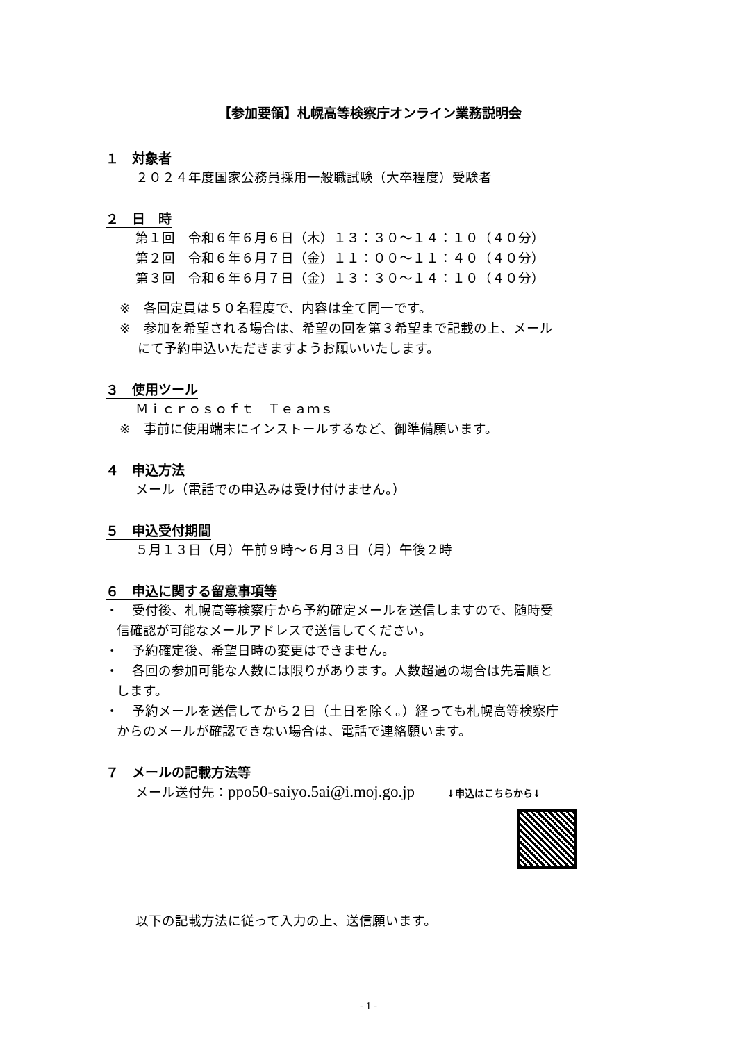【参加要領】札幌高等検察庁オンライン業務説明会
１　対象者
２０２４年度国家公務員採用一般職試験（大卒程度）受験者
２　日　時
第１回　令和６年６月６日（木）１３：３０～１４：１０（４０分）
第２回　令和６年６月７日（金）１１：００～１１：４０（４０分）
第３回　令和６年６月７日（金）１３：３０～１４：１０（４０分）
※　各回定員は５０名程度で、内容は全て同一です。
※　参加を希望される場合は、希望の回を第３希望まで記載の上、メール
にて予約申込いただきますようお願いいたします。
３　使用ツール
Ｍｉｃｒｏｓｏｆｔ　Ｔｅａｍｓ
※　事前に使用端末にインストールするなど、御準備願います。
４　申込方法
メール（電話での申込みは受け付けません。）
５　申込受付期間
５月１３日（月）午前９時～６月３日（月）午後２時
６　申込に関する留意事項等
・　受付後、札幌高等検察庁から予約確定メールを送信しますので、随時受
信確認が可能なメールアドレスで送信してください。
・　予約確定後、希望日時の変更はできません。
・　各回の参加可能な人数には限りがあります。人数超過の場合は先着順と
します。
・　予約メールを送信してから２日（土日を除く。）経っても札幌高等検察庁
からのメールが確認できない場合は、電話で連絡願います。
７　メールの記載方法等
メール送付先：ppo50-saiyo.5ai@i.moj.go.jp ↓申込はこちらから↓
以下の記載方法に従って入力の上、送信願います。
- 1 -